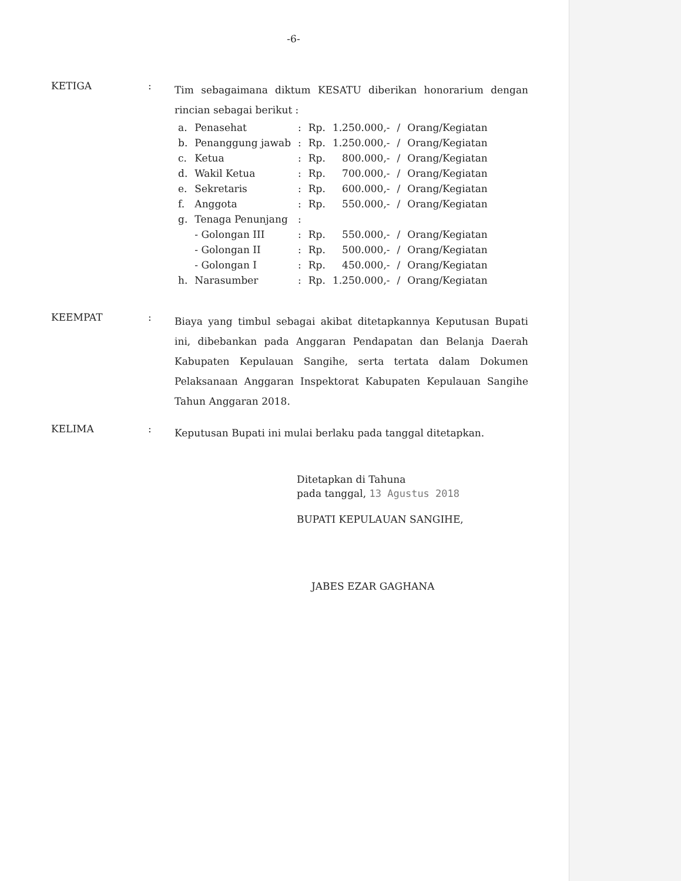-6-
KETIGA :
Tim sebagaimana diktum KESATU diberikan honorarium dengan rincian sebagai berikut :
| a. | Penasehat | : | Rp. | 1.250.000,- | / | Orang/Kegiatan |
| b. | Penanggung jawab | : | Rp. | 1.250.000,- | / | Orang/Kegiatan |
| c. | Ketua | : | Rp. | 800.000,- | / | Orang/Kegiatan |
| d. | Wakil Ketua | : | Rp. | 700.000,- | / | Orang/Kegiatan |
| e. | Sekretaris | : | Rp. | 600.000,- | / | Orang/Kegiatan |
| f. | Anggota | : | Rp. | 550.000,- | / | Orang/Kegiatan |
| g. | Tenaga Penunjang | : | | | | |
| | - Golongan III | : | Rp. | 550.000,- | / | Orang/Kegiatan |
| | - Golongan II | : | Rp. | 500.000,- | / | Orang/Kegiatan |
| | - Golongan I | : | Rp. | 450.000,- | / | Orang/Kegiatan |
| h. | Narasumber | : | Rp. | 1.250.000,- | / | Orang/Kegiatan |
KEEMPAT :
Biaya yang timbul sebagai akibat ditetapkannya Keputusan Bupati ini, dibebankan pada Anggaran Pendapatan dan Belanja Daerah Kabupaten Kepulauan Sangihe, serta tertata dalam Dokumen Pelaksanaan Anggaran Inspektorat Kabupaten Kepulauan Sangihe Tahun Anggaran 2018.
KELIMA :
Keputusan Bupati ini mulai berlaku pada tanggal ditetapkan.
Ditetapkan di Tahuna
pada tanggal, 13 Agustus 2018
BUPATI KEPULAUAN SANGIHE,
JABES EZAR GAGHANA